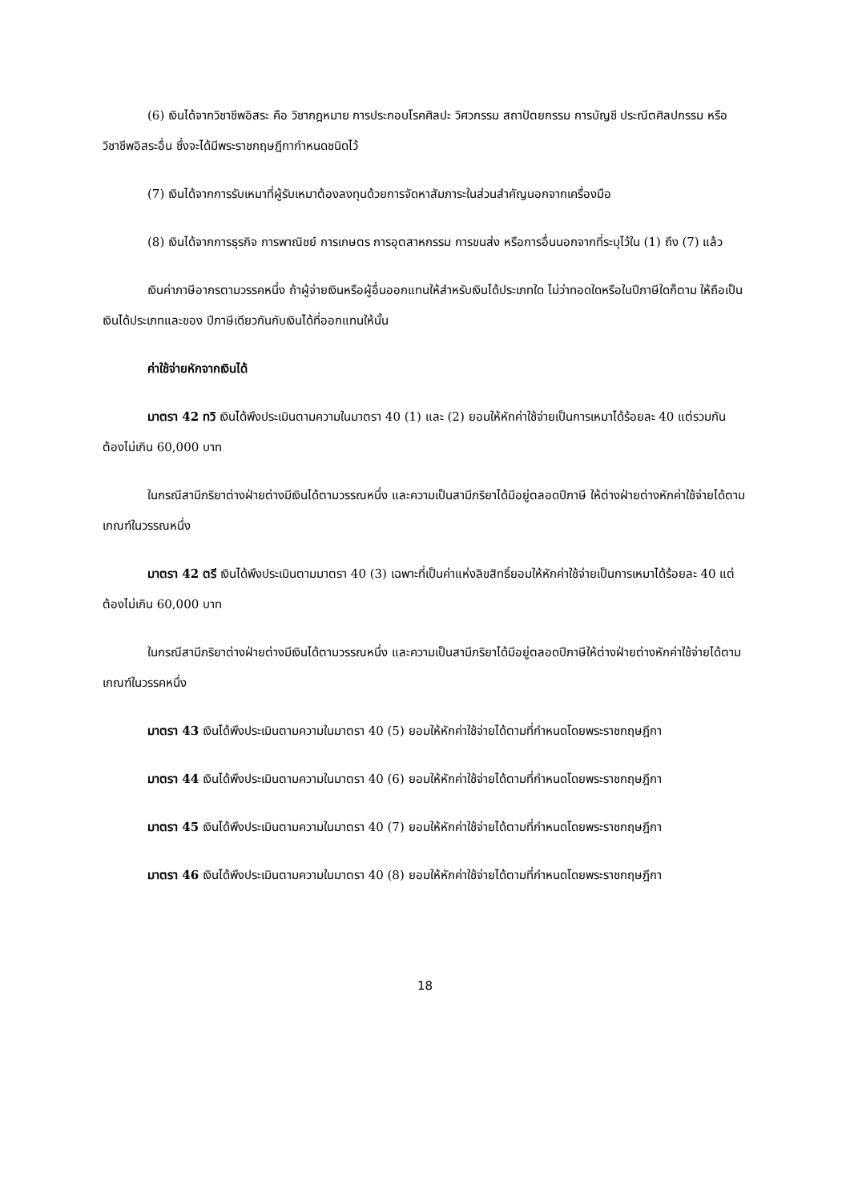(6) เงินได้จากวิชาชีพอิสระ คือ วิชากฎหมาย การประกอบโรคศิลปะ วิศวกรรม สถาปัตยกรรม การบัญชี ประณีตศิลปกรรม หรือวิชาชีพอิสระอื่น ซึ่งจะได้มีพระราชกฤษฎีกากำหนดชนิดไว้
(7) เงินได้จากการรับเหมาที่ผู้รับเหมาต้องลงทุนด้วยการจัดหาสัมภาระในส่วนสำคัญนอกจากเครื่องมือ
(8) เงินได้จากการธุรกิจ การพาณิชย์ การเกษตร การอุตสาหกรรม การขนส่ง หรือการอื่นนอกจากที่ระบุไว้ใน (1) ถึง (7) แล้ว
เงินค่าภาษีอากรตามวรรคหนึ่ง ถ้าผู้จ่ายเงินหรือผู้อื่นออกแทนให้สำหรับเงินได้ประเภทใด ไม่ว่าทอดใดหรือในปีภาษีใดก็ตาม ให้ถือเป็นเงินได้ประเภทและของ ปีภาษีเดียวกันกับเงินได้ที่ออกแทนให้นั้น
ค่าใช้จ่ายหักจากเงินได้
มาตรา 42 ทวิ เงินได้พึงประเมินตามความในมาตรา 40 (1) และ (2) ยอมให้หักค่าใช้จ่ายเป็นการเหมาได้ร้อยละ 40 แต่รวมกันต้องไม่เกิน 60,000 บาท
ในกรณีสามีภริยาต่างฝ่ายต่างมีเงินได้ตามวรรณหนึ่ง และความเป็นสามีภริยาได้มีอยู่ตลอดปีภาษี ให้ต่างฝ่ายต่างหักค่าใช้จ่ายได้ตามเกณฑ์ในวรรณหนึ่ง
มาตรา 42 ตรี เงินได้พึงประเมินตามมาตรา 40 (3) เฉพาะที่เป็นค่าแห่งลิขสิทธิ์ยอมให้หักค่าใช้จ่ายเป็นการเหมาได้ร้อยละ 40 แต่ต้องไม่เกิน 60,000 บาท
ในกรณีสามีภริยาต่างฝ่ายต่างมีเงินได้ตามวรรณหนึ่ง และความเป็นสามีภริยาได้มีอยู่ตลอดปีภาษีให้ต่างฝ่ายต่างหักค่าใช้จ่ายได้ตามเกณฑ์ในวรรคหนึ่ง
มาตรา 43 เงินได้พึงประเมินตามความในมาตรา 40 (5) ยอมให้หักค่าใช้จ่ายได้ตามที่กำหนดโดยพระราชกฤษฎีกา
มาตรา 44 เงินได้พึงประเมินตามความในมาตรา 40 (6) ยอมให้หักค่าใช้จ่ายได้ตามที่กำหนดโดยพระราชกฤษฎีกา
มาตรา 45 เงินได้พึงประเมินตามความในมาตรา 40 (7) ยอมให้หักค่าใช้จ่ายได้ตามที่กำหนดโดยพระราชกฤษฎีกา
มาตรา 46 เงินได้พึงประเมินตามความในมาตรา 40 (8) ยอมให้หักค่าใช้จ่ายได้ตามที่กำหนดโดยพระราชกฤษฎีกา
18